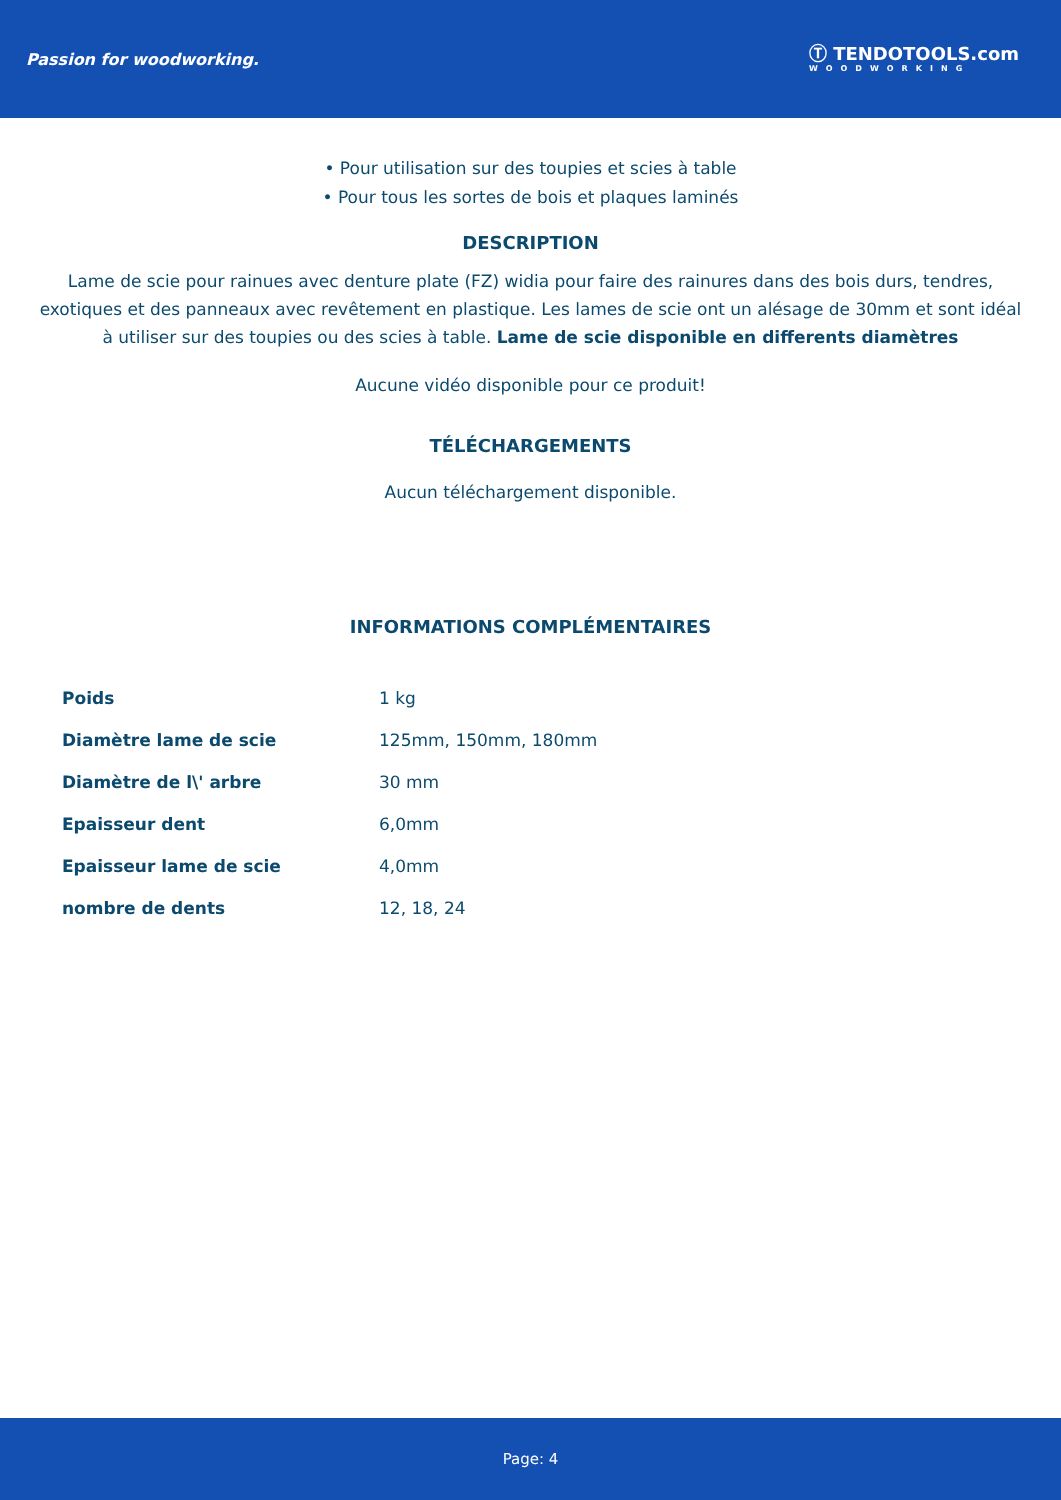Passion for woodworking. Ⓣ TENDOTOOLS.com
WOODWORKING
• Pour utilisation sur des toupies et scies à table
• Pour tous les sortes de bois et plaques laminés
DESCRIPTION
Lame de scie pour rainues avec denture plate (FZ) widia pour faire des rainures dans des bois durs, tendres, exotiques et des panneaux avec revêtement en plastique. Les lames de scie ont un alésage de 30mm et sont idéal à utiliser sur des toupies ou des scies à table. Lame de scie disponible en differents diamètres
Aucune vidéo disponible pour ce produit!
TÉLÉCHARGEMENTS
Aucun téléchargement disponible.
INFORMATIONS COMPLÉMENTAIRES
| Poids | 1 kg |
| Diamètre lame de scie | 125mm, 150mm, 180mm |
| Diamètre de l\' arbre | 30 mm |
| Epaisseur dent | 6,0mm |
| Epaisseur lame de scie | 4,0mm |
| nombre de dents | 12, 18, 24 |
Page: 4